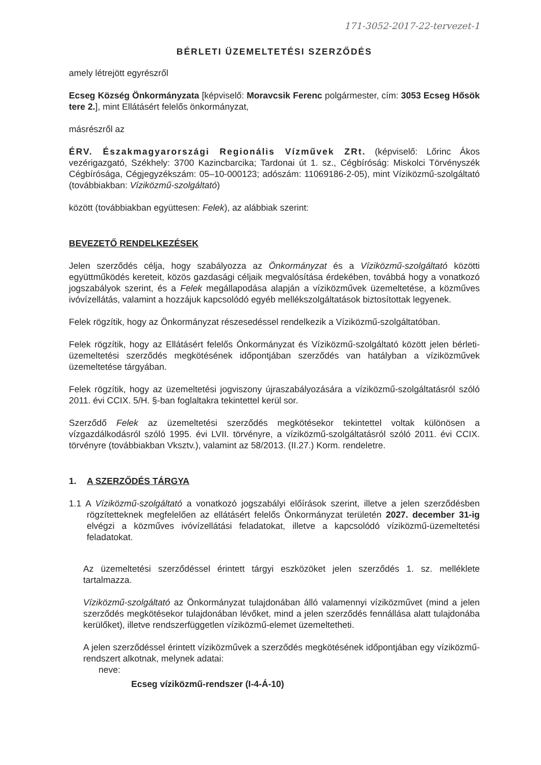171-3052-2017-22-tervezet-1
BÉRLETI ÜZEMELTETÉSI SZERZŐDÉS
amely létrejött egyrészről
Ecseg Község Önkormányzata [képviselő: Moravcsik Ferenc polgármester, cím: 3053 Ecseg Hősök tere 2.], mint Ellátásért felelős önkormányzat,
másrészről az
ÉRV. Északmagyarországi Regionális Vízművek ZRt. (képviselő: Lőrinc Ákos vezérigazgató, Székhely: 3700 Kazincbarcika; Tardonai út 1. sz., Cégbíróság: Miskolci Törvényszék Cégbírósága, Cégjegyzékszám: 05–10-000123; adószám: 11069186-2-05), mint Víziközmű-szolgáltató (továbbiakban: Víziközmű-szolgáltató)
között (továbbiakban együttesen: Felek), az alábbiak szerint:
BEVEZETŐ RENDELKEZÉSEK
Jelen szerződés célja, hogy szabályozza az Önkormányzat és a Víziközmű-szolgáltató közötti együttműködés kereteit, közös gazdasági céljaik megvalósítása érdekében, továbbá hogy a vonatkozó jogszabályok szerint, és a Felek megállapodása alapján a víziközművek üzemeltetése, a közműves ivóvízellátás, valamint a hozzájuk kapcsolódó egyéb mellékszolgáltatások biztosítottak legyenek.
Felek rögzítik, hogy az Önkormányzat részesedéssel rendelkezik a Víziközmű-szolgáltatóban.
Felek rögzítik, hogy az Ellátásért felelős Önkormányzat és Víziközmű-szolgáltató között jelen bérleti-üzemeltetési szerződés megkötésének időpontjában szerződés van hatályban a víziközművek üzemeltetése tárgyában.
Felek rögzítik, hogy az üzemeltetési jogviszony újraszabályozására a víziközmű-szolgáltatásról szóló 2011. évi CCIX. 5/H. §-ban foglaltakra tekintettel kerül sor.
Szerződő Felek az üzemeltetési szerződés megkötésekor tekintettel voltak különösen a vízgazdálkodásról szóló 1995. évi LVII. törvényre, a víziközmű-szolgáltatásról szóló 2011. évi CCIX. törvényre (továbbiakban Vksztv.), valamint az 58/2013. (II.27.) Korm. rendeletre.
1. A SZERZŐDÉS TÁRGYA
1.1 A Víziközmű-szolgáltató a vonatkozó jogszabályi előírások szerint, illetve a jelen szerződésben rögzítetteknek megfelelően az ellátásért felelős Önkormányzat területén 2027. december 31-ig elvégzi a közműves ivóvízellátási feladatokat, illetve a kapcsolódó víziközmű-üzemeltetési feladatokat.
Az üzemeltetési szerződéssel érintett tárgyi eszközöket jelen szerződés 1. sz. melléklete tartalmazza.
Víziközmű-szolgáltató az Önkormányzat tulajdonában álló valamennyi víziközművet (mind a jelen szerződés megkötésekor tulajdonában lévőket, mind a jelen szerződés fennállása alatt tulajdonába kerülőket), illetve rendszerfüggetlen víziközmű-elemet üzemeltetheti.
A jelen szerződéssel érintett víziközművek a szerződés megkötésének időpontjában egy víziközmű-rendszert alkotnak, melynek adatai:
neve:
Ecseg víziközmű-rendszer (I-4-Á-10)